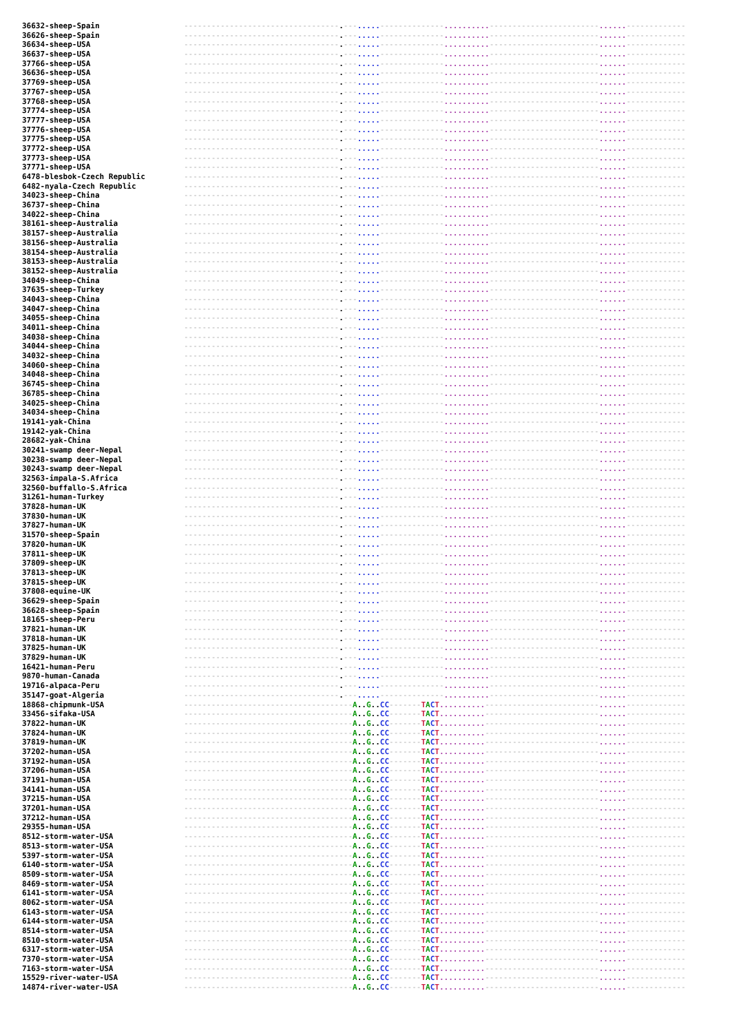36632-sheep-Spain ----------------------------------.---.....--------------..........------------------------......-------------
36626-sheep-Spain ----------------------------------.---.....--------------..........------------------------......-------------
36634-sheep-USA ----------------------------------.---.....--------------..........------------------------......-------------
36637-sheep-USA ----------------------------------.---.....--------------..........------------------------......-------------
37766-sheep-USA ----------------------------------.---.....--------------..........------------------------......-------------
36636-sheep-USA ----------------------------------.---.....--------------..........------------------------......-------------
37769-sheep-USA ----------------------------------.---.....--------------..........------------------------......-------------
37767-sheep-USA ----------------------------------.---.....--------------..........------------------------......-------------
37768-sheep-USA ----------------------------------.---.....--------------..........------------------------......-------------
37774-sheep-USA ----------------------------------.---.....--------------..........------------------------......-------------
37777-sheep-USA ----------------------------------.---.....--------------..........------------------------......-------------
37776-sheep-USA ----------------------------------.---.....--------------..........------------------------......-------------
37775-sheep-USA ----------------------------------.---.....--------------..........------------------------......-------------
37772-sheep-USA ----------------------------------.---.....--------------..........------------------------......-------------
37773-sheep-USA ----------------------------------.---.....--------------..........------------------------......-------------
37771-sheep-USA ----------------------------------.---.....--------------..........------------------------......-------------
6478-blesbok-Czech Republic ----------------------------------.---.....--------------..........------------------------......-------------
6482-nyala-Czech Republic ----------------------------------.---.....--------------..........------------------------......-------------
34023-sheep-China ----------------------------------.---.....--------------..........------------------------......-------------
36737-sheep-China ----------------------------------.---.....--------------..........------------------------......-------------
34022-sheep-China ----------------------------------.---.....--------------..........------------------------......-------------
38161-sheep-Australia ----------------------------------.---.....--------------..........------------------------......-------------
38157-sheep-Australia ----------------------------------.---.....--------------..........------------------------......-------------
38156-sheep-Australia ----------------------------------.---.....--------------..........------------------------......-------------
38154-sheep-Australia ----------------------------------.---.....--------------..........------------------------......-------------
38153-sheep-Australia ----------------------------------.---.....--------------..........------------------------......-------------
38152-sheep-Australia ----------------------------------.---.....--------------..........------------------------......-------------
34049-sheep-China ----------------------------------.---.....--------------..........------------------------......-------------
37635-sheep-Turkey ----------------------------------.---.....--------------..........------------------------......-------------
34043-sheep-China ----------------------------------.---.....--------------..........------------------------......-------------
34047-sheep-China ----------------------------------.---.....--------------..........------------------------......-------------
34055-sheep-China ----------------------------------.---.....--------------..........------------------------......-------------
34011-sheep-China ----------------------------------.---.....--------------..........------------------------......-------------
34038-sheep-China ----------------------------------.---.....--------------..........------------------------......-------------
34044-sheep-China ----------------------------------.---.....--------------..........------------------------......-------------
34032-sheep-China ----------------------------------.---.....--------------..........------------------------......-------------
34060-sheep-China ----------------------------------.---.....--------------..........------------------------......-------------
34048-sheep-China ----------------------------------.---.....--------------..........------------------------......-------------
36745-sheep-China ----------------------------------.---.....--------------..........------------------------......-------------
36785-sheep-China ----------------------------------.---.....--------------..........------------------------......-------------
34025-sheep-China ----------------------------------.---.....--------------..........------------------------......-------------
34034-sheep-China ----------------------------------.---.....--------------..........------------------------......-------------
19141-yak-China ----------------------------------.---.....--------------..........------------------------......-------------
19142-yak-China ----------------------------------.---.....--------------..........------------------------......-------------
28682-yak-China ----------------------------------.---.....--------------..........------------------------......-------------
30241-swamp deer-Nepal ----------------------------------.---.....--------------..........------------------------......-------------
30238-swamp deer-Nepal ----------------------------------.---.....--------------..........------------------------......-------------
30243-swamp deer-Nepal ----------------------------------.---.....--------------..........------------------------......-------------
32563-impala-S.Africa ----------------------------------.---.....--------------..........------------------------......-------------
32560-buffallo-S.Africa ----------------------------------.---.....--------------..........------------------------......-------------
31261-human-Turkey ----------------------------------.---.....--------------..........------------------------......-------------
37828-human-UK ----------------------------------.---.....--------------..........------------------------......-------------
37830-human-UK ----------------------------------.---.....--------------..........------------------------......-------------
37827-human-UK ----------------------------------.---.....--------------..........------------------------......-------------
31570-sheep-Spain ----------------------------------.---.....--------------..........------------------------......-------------
37820-human-UK ----------------------------------.---.....--------------..........------------------------......-------------
37811-sheep-UK ----------------------------------.---.....--------------..........------------------------......-------------
37809-sheep-UK ----------------------------------.---.....--------------..........------------------------......-------------
37813-sheep-UK ----------------------------------.---.....--------------..........------------------------......-------------
37815-sheep-UK ----------------------------------.---.....--------------..........------------------------......-------------
37808-equine-UK ----------------------------------.---.....--------------..........------------------------......-------------
36629-sheep-Spain ----------------------------------.---.....--------------..........------------------------......-------------
36628-sheep-Spain ----------------------------------.---.....--------------..........------------------------......-------------
18165-sheep-Peru ----------------------------------.---.....--------------..........------------------------......-------------
37821-human-UK ----------------------------------.---.....--------------..........------------------------......-------------
37818-human-UK ----------------------------------.---.....--------------..........------------------------......-------------
37825-human-UK ----------------------------------.---.....--------------..........------------------------......-------------
37829-human-UK ----------------------------------.---.....--------------..........------------------------......-------------
16421-human-Peru ----------------------------------.---.....--------------..........------------------------......-------------
9870-human-Canada ----------------------------------.---.....--------------..........------------------------......-------------
19716-alpaca-Peru ----------------------------------.---.....--------------..........------------------------......-------------
35147-goat-Algeria ----------------------------------.---.....--------------..........------------------------......-------------
18868-chipmunk-USA -------------------------------------A.. G.. CC-------TACT..........-------------------------......-------------
33456-sifaka-USA -------------------------------------A.. G.. CC-------TACT..........-------------------------......-------------
37822-human-UK -------------------------------------A.. G.. CC-------TACT..........-------------------------......-------------
37824-human-UK -------------------------------------A.. G.. CC-------TACT..........-------------------------......-------------
37819-human-UK -------------------------------------A.. G.. CC-------TACT..........-------------------------......-------------
37202-human-USA -------------------------------------A.. G.. CC-------TACT..........-------------------------......-------------
37192-human-USA -------------------------------------A.. G.. CC-------TACT..........-------------------------......-------------
37206-human-USA -------------------------------------A.. G.. CC-------TACT..........-------------------------......-------------
37191-human-USA -------------------------------------A.. G.. CC-------TACT..........-------------------------......-------------
34141-human-USA -------------------------------------A.. G.. CC-------TACT..........-------------------------......-------------
37215-human-USA -------------------------------------A.. G.. CC-------TACT..........-------------------------......-------------
37201-human-USA -------------------------------------A.. G.. CC-------TACT..........-------------------------......-------------
37212-human-USA -------------------------------------A.. G.. CC-------TACT..........-------------------------......-------------
29355-human-USA -------------------------------------A.. G.. CC-------TACT..........-------------------------......-------------
8512-storm-water-USA -------------------------------------A.. G.. CC-------TACT..........-------------------------......-------------
8513-storm-water-USA -------------------------------------A.. G.. CC-------TACT..........-------------------------......-------------
5397-storm-water-USA -------------------------------------A.. G.. CC-------TACT..........-------------------------......-------------
6140-storm-water-USA -------------------------------------A.. G.. CC-------TACT..........-------------------------......-------------
8509-storm-water-USA -------------------------------------A.. G.. CC-------TACT..........-------------------------......-------------
8469-storm-water-USA -------------------------------------A.. G.. CC-------TACT..........-------------------------......-------------
6141-storm-water-USA -------------------------------------A.. G.. CC-------TACT..........-------------------------......-------------
8062-storm-water-USA -------------------------------------A.. G.. CC-------TACT..........-------------------------......-------------
6143-storm-water-USA -------------------------------------A.. G.. CC-------TACT..........-------------------------......-------------
6144-storm-water-USA -------------------------------------A.. G.. CC-------TACT..........-------------------------......-------------
8514-storm-water-USA -------------------------------------A.. G.. CC-------TACT..........-------------------------......-------------
8510-storm-water-USA -------------------------------------A.. G.. CC-------TACT..........-------------------------......-------------
6317-storm-water-USA -------------------------------------A.. G.. CC-------TACT..........-------------------------......-------------
7370-storm-water-USA -------------------------------------A.. G.. CC-------TACT..........-------------------------......-------------
7163-storm-water-USA -------------------------------------A.. G.. CC-------TACT..........-------------------------......-------------
15529-river-water-USA -------------------------------------A.. G.. CC-------TACT..........-------------------------......-------------
14874-river-water-USA -------------------------------------A.. G.. CC-------TACT..........-------------------------......-------------